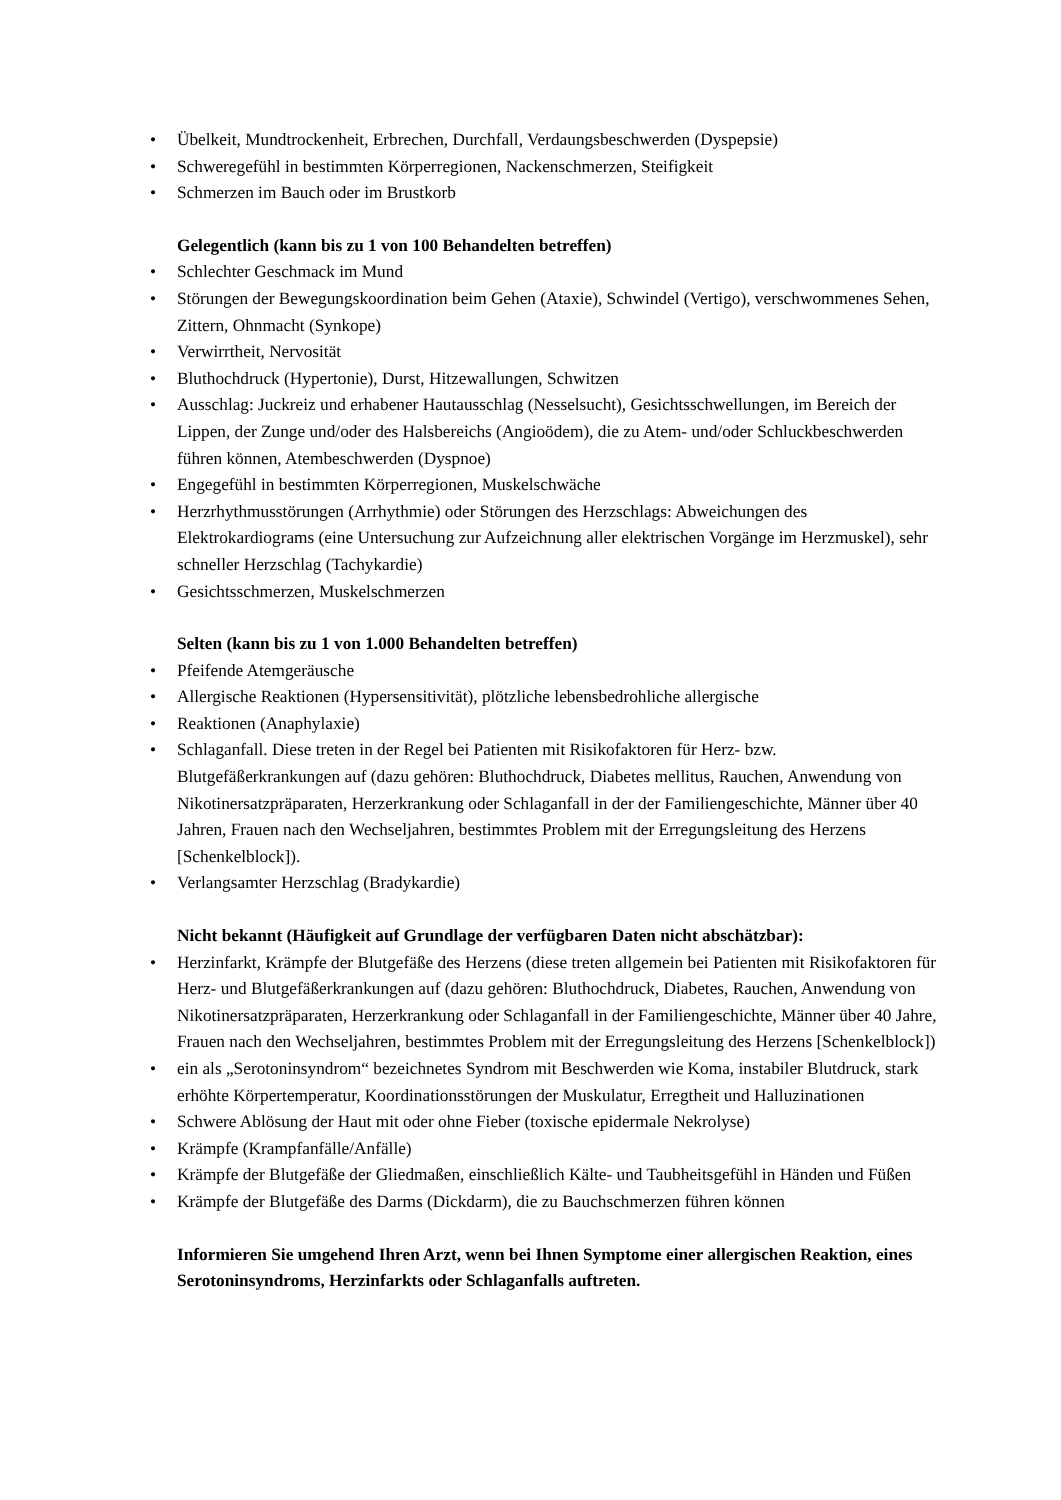• Übelkeit, Mundtrockenheit, Erbrechen, Durchfall, Verdaungsbeschwerden (Dyspepsie)
• Schweregefühl in bestimmten Körperregionen, Nackenschmerzen, Steifigkeit
• Schmerzen im Bauch oder im Brustkorb
Gelegentlich (kann bis zu 1 von 100 Behandelten betreffen)
• Schlechter Geschmack im Mund
• Störungen der Bewegungskoordination beim Gehen (Ataxie), Schwindel (Vertigo), verschwommenes Sehen, Zittern, Ohnmacht (Synkope)
• Verwirrtheit, Nervosität
• Bluthochdruck (Hypertonie), Durst, Hitzewallungen, Schwitzen
• Ausschlag: Juckreiz und erhabener Hautausschlag (Nesselsucht), Gesichtsschwellungen, im Bereich der Lippen, der Zunge und/oder des Halsbereichs (Angioödem), die zu Atem- und/oder Schluckbeschwerden führen können, Atembeschwerden (Dyspnoe)
• Engegefühl in bestimmten Körperregionen, Muskelschwäche
• Herzrhythmusstörungen (Arrhythmie) oder Störungen des Herzschlags: Abweichungen des Elektrokardiograms (eine Untersuchung zur Aufzeichnung aller elektrischen Vorgänge im Herzmuskel), sehr schneller Herzschlag (Tachykardie)
• Gesichtsschmerzen, Muskelschmerzen
Selten (kann bis zu 1 von 1.000 Behandelten betreffen)
• Pfeifende Atemgeräusche
• Allergische Reaktionen (Hypersensitivität), plötzliche lebensbedrohliche allergische
• Reaktionen (Anaphylaxie)
• Schlaganfall. Diese treten in der Regel bei Patienten mit Risikofaktoren für Herz- bzw. Blutgefäßerkrankungen auf (dazu gehören: Bluthochdruck, Diabetes mellitus, Rauchen, Anwendung von Nikotinersatzpräparaten, Herzerkrankung oder Schlaganfall in der der Familiengeschichte, Männer über 40 Jahren, Frauen nach den Wechseljahren, bestimmtes Problem mit der Erregungsleitung des Herzens [Schenkelblock]).
• Verlangsamter Herzschlag (Bradykardie)
Nicht bekannt (Häufigkeit auf Grundlage der verfügbaren Daten nicht abschätzbar):
• Herzinfarkt, Krämpfe der Blutgefäße des Herzens (diese treten allgemein bei Patienten mit Risikofaktoren für Herz- und Blutgefäßerkrankungen auf (dazu gehören: Bluthochdruck, Diabetes, Rauchen, Anwendung von Nikotinersatzpräparaten, Herzerkrankung oder Schlaganfall in der Familiengeschichte, Männer über 40 Jahre, Frauen nach den Wechseljahren, bestimmtes Problem mit der Erregungsleitung des Herzens [Schenkelblock])
• ein als „Serotoninsyndrom“ bezeichnetes Syndrom mit Beschwerden wie Koma, instabiler Blutdruck, stark erhöhte Körpertemperatur, Koordinationsstörungen der Muskulatur, Erregtheit und Halluzinationen
• Schwere Ablösung der Haut mit oder ohne Fieber (toxische epidermale Nekrolyse)
• Krämpfe (Krampfanfälle/Anfälle)
• Krämpfe der Blutgefäße der Gliedmaßen, einschließlich Kälte- und Taubheitsgefühl in Händen und Füßen
• Krämpfe der Blutgefäße des Darms (Dickdarm), die zu Bauchschmerzen führen können
Informieren Sie umgehend Ihren Arzt, wenn bei Ihnen Symptome einer allergischen Reaktion, eines Serotoninsyndroms, Herzinfarkts oder Schlaganfalls auftreten.